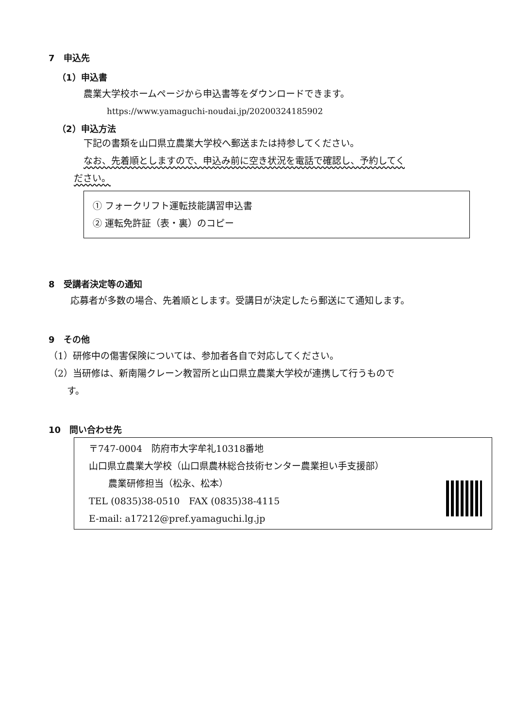7　申込先
（1）申込書
農業大学校ホームページから申込書等をダウンロードできます。
https://www.yamaguchi-noudai.jp/20200324185902
（2）申込方法
下記の書類を山口県立農業大学校へ郵送または持参してください。
なお、先着順としますので、申込み前に空き状況を電話で確認し、予約してく
ださい。
① フォークリフト運転技能講習申込書
② 運転免許証（表・裏）のコピー
8　受講者決定等の通知
応募者が多数の場合、先着順とします。受講日が決定したら郵送にて通知します。
9　その他
（1）研修中の傷害保険については、参加者各自で対応してください。
（2）当研修は、新南陽クレーン教習所と山口県立農業大学校が連携して行うもので
　　す。
10　問い合わせ先
〒747-0004　防府市大字牟礼10318番地
山口県立農業大学校（山口県農林総合技術センター農業担い手支援部）
農業研修担当（松永、松本）
TEL (0835)38-0510　FAX (0835)38-4115
E-mail: a17212@pref.yamaguchi.lg.jp